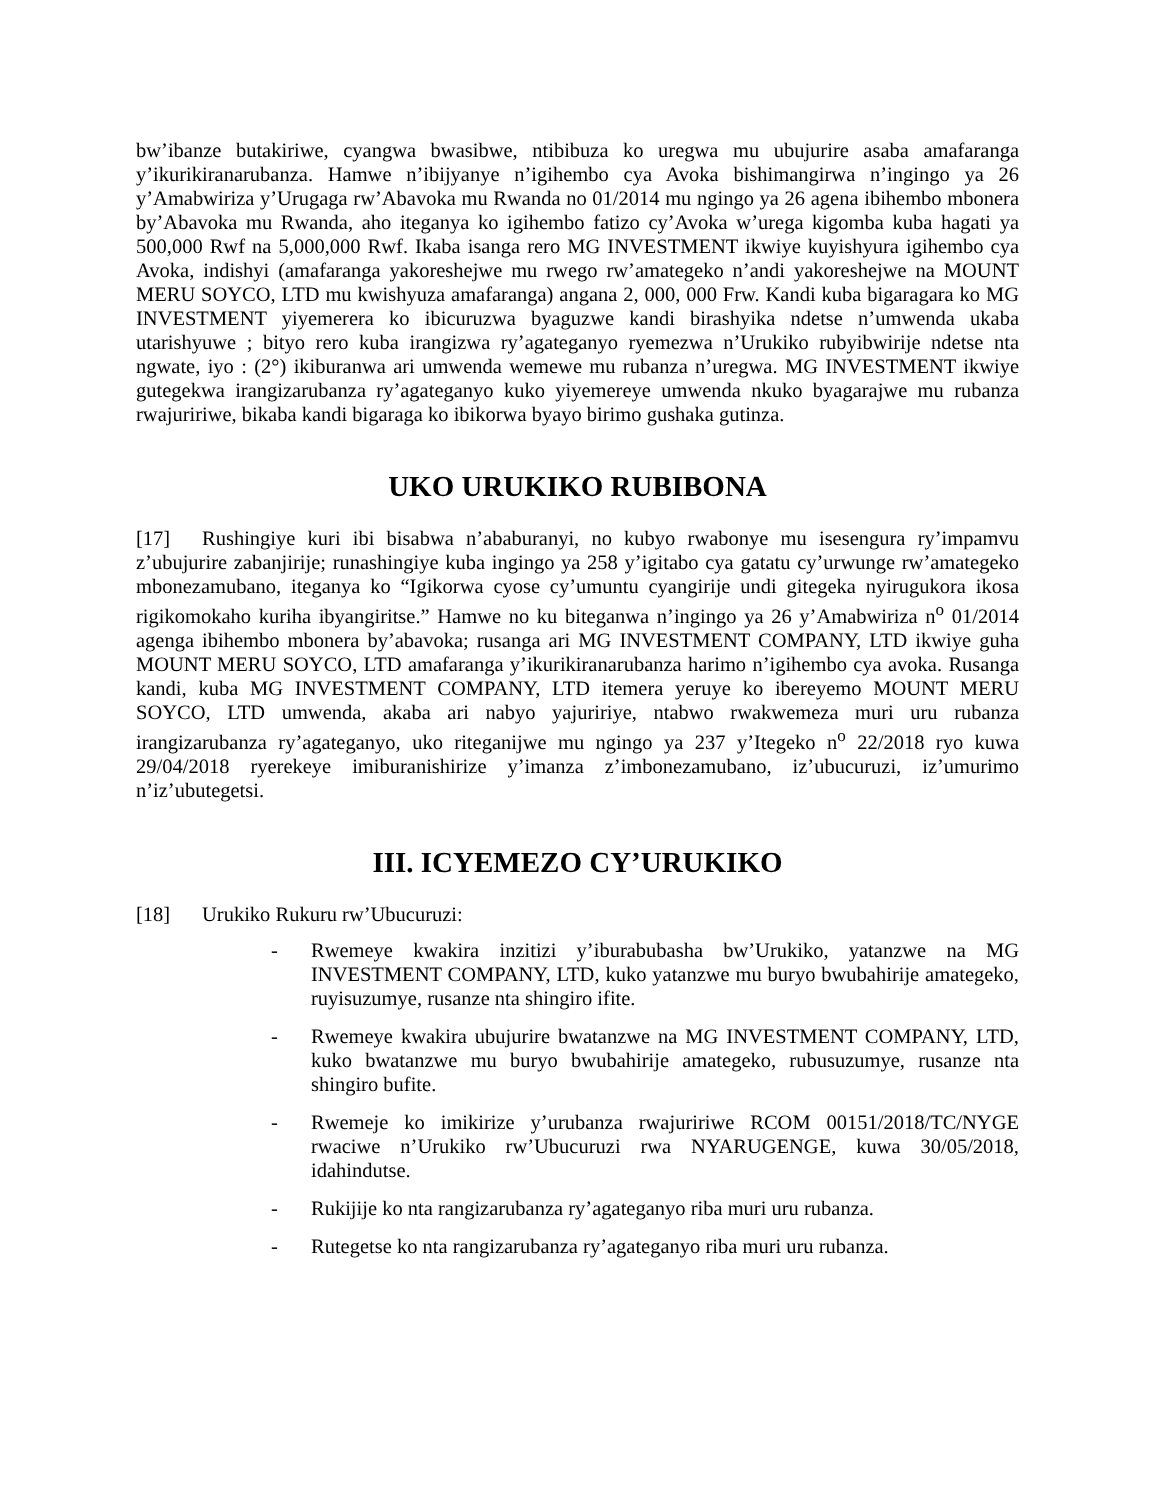bw’ibanze butakiriwe, cyangwa bwasibwe, ntibibuza ko uregwa mu ubujurire asaba amafaranga y’ikurikiranarubanza. Hamwe n’ibijyanye n’igihembo cya Avoka bishimangirwa n’ingingo ya 26 y’Amabwiriza y’Urugaga rw’Abavoka mu Rwanda no 01/2014 mu ngingo ya 26 agena ibihembo mbonera by’Abavoka mu Rwanda, aho iteganya ko igihembo fatizo cy’Avoka w’urega kigomba kuba hagati ya 500,000 Rwf na 5,000,000 Rwf. Ikaba isanga rero MG INVESTMENT ikwiye kuyishyura igihembo cya Avoka, indishyi (amafaranga yakoreshejwe mu rwego rw’amategeko n’andi yakoreshejwe na MOUNT MERU SOYCO, LTD mu kwishyuza amafaranga) angana 2, 000, 000 Frw. Kandi kuba bigaragara ko MG INVESTMENT yiyemerera ko ibicuruzwa byaguzwe kandi birashyika ndetse n’umwenda ukaba utarishyuwe ; bityo rero kuba irangizwa ry’agateganyo ryemezwa n’Urukiko rubyibwirije ndetse nta ngwate, iyo : (2°) ikiburanwa ari umwenda wemewe mu rubanza n’uregwa. MG INVESTMENT ikwiye gutegekwa irangizarubanza ry’agateganyo kuko yiyemereye umwenda nkuko byagarajwe mu rubanza rwajuririwe, bikaba kandi bigaraga ko ibikorwa byayo birimo gushaka gutinza.
UKO URUKIKO RUBIBONA
[17] Rushingiye kuri ibi bisabwa n’ababuranyi, no kubyo rwabonye mu isesengura ry’impamvu z’ubujurire zabanjirije; runashingiye kuba ingingo ya 258 y’igitabo cya gatatu cy’urwunge rw’amategeko mbonezamubano, iteganya ko “Igikorwa cyose cy’umuntu cyangirije undi gitegeka nyirugukora ikosa rigikomokaho kuriha ibyangiritse.” Hamwe no ku biteganwa n’ingingo ya 26 y’Amabwiriza n<sup>o</sup> 01/2014 agenga ibihembo mbonera by’abavoka; rusanga ari MG INVESTMENT COMPANY, LTD ikwiye guha MOUNT MERU SOYCO, LTD amafaranga y’ikurikiranarubanza harimo n’igihembo cya avoka. Rusanga kandi, kuba MG INVESTMENT COMPANY, LTD itemera yeruye ko ibereyemo MOUNT MERU SOYCO, LTD umwenda, akaba ari nabyo yajuririye, ntabwo rwakwemeza muri uru rubanza irangizarubanza ry’agateganyo, uko riteganijwe mu ngingo ya 237 y’Itegeko n<sup>o</sup> 22/2018 ryo kuwa 29/04/2018 ryerekeye imiburanishirize y’imanza z’imbonezamubano, iz’ubucuruzi, iz’umurimo n’iz’ubutegetsi.
III. ICYEMEZO CY’URUKIKO
[18] Urukiko Rukuru rw’Ubucuruzi:
- Rwemeye kwakira inzitizi y’iburabubasha bw’Urukiko, yatanzwe na MG INVESTMENT COMPANY, LTD, kuko yatanzwe mu buryo bwubahirije amategeko, ruyisuzumye, rusanze nta shingiro ifite.
- Rwemeye kwakira ubujurire bwatanzwe na MG INVESTMENT COMPANY, LTD, kuko bwatanzwe mu buryo bwubahirije amategeko, rubusuzumye, rusanze nta shingiro bufite.
- Rwemeje ko imikirize y’urubanza rwajuririwe RCOM 00151/2018/TC/NYGE rwaciwe n’Urukiko rw’Ubucuruzi rwa NYARUGENGE, kuwa 30/05/2018, idahindutse.
- Rukijije ko nta rangizarubanza ry’agateganyo riba muri uru rubanza.
- Rutegetse ko nta rangizarubanza ry’agateganyo riba muri uru rubanza.